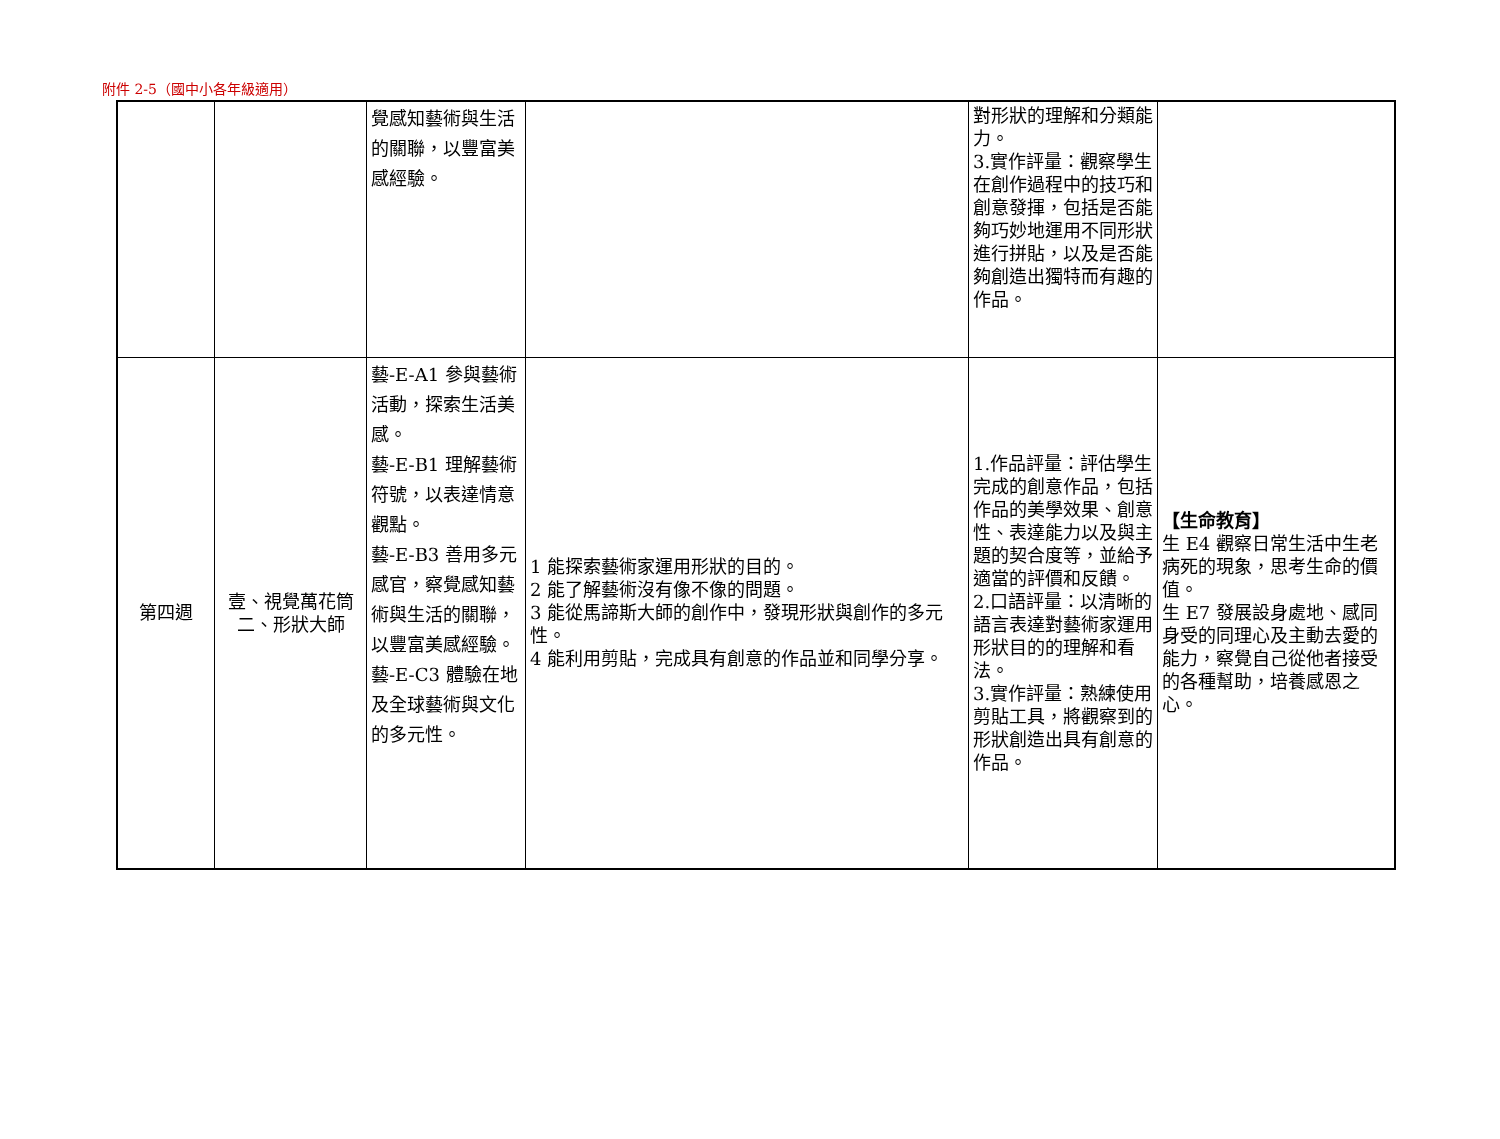附件 2-5（國中小各年級適用）
| | | 覺感知藝術與生活的關聯，以豐富美感經驗。 | | 對形狀的理解和分類能力。 3.實作評量：觀察學生在創作過程中的技巧和創意發揮，包括是否能夠巧妙地運用不同形狀進行拼貼，以及是否能夠創造出獨特而有趣的作品。 | |
| 第四週 | 壹、視覺萬花筒 二、形狀大師 | 藝-E-A1 參與藝術活動，探索生活美感。 藝-E-B1 理解藝術符號，以表達情意觀點。 藝-E-B3 善用多元感官，察覺感知藝術與生活的關聯，以豐富美感經驗。 藝-E-C3 體驗在地及全球藝術與文化的多元性。 | 1 能探索藝術家運用形狀的目的。 2 能了解藝術沒有像不像的問題。 3 能從馬諦斯大師的創作中，發現形狀與創作的多元性。 4 能利用剪貼，完成具有創意的作品並和同學分享。 | 1.作品評量：評估學生完成的創意作品，包括作品的美學效果、創意性、表達能力以及與主題的契合度等，並給予適當的評價和反饋。 2.口語評量：以清晰的語言表達對藝術家運用形狀目的的理解和看法。 3.實作評量：熟練使用剪貼工具，將觀察到的形狀創造出具有創意的作品。 | 【生命教育】 生 E4 觀察日常生活中生老病死的現象，思考生命的價值。 生 E7 發展設身處地、感同身受的同理心及主動去愛的能力，察覺自己從他者接受的各種幫助，培養感恩之心。 |